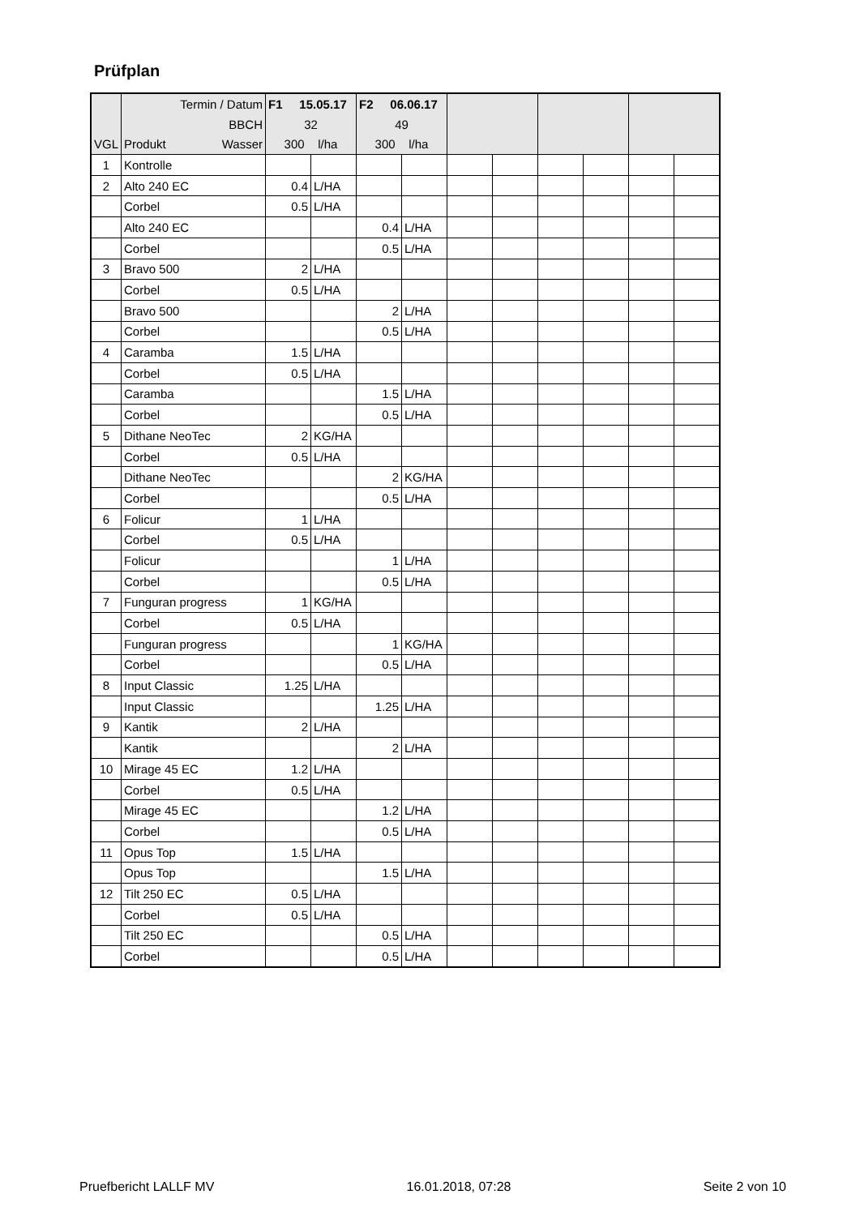Prüfplan
| | Termin / Datum | F1 15.05.17 | | F2 06.06.17 | | | | | | | |
| | BBCH | 32 | | 49 | | | | | | | |
| VGL | Produkt Wasser | 300 l/ha | | 300 l/ha | | | | | | | |
| 1 | Kontrolle | | | | | | | | | | |
| 2 | Alto 240 EC | 0.4 | L/HA | | | | | | | | |
| | Corbel | 0.5 | L/HA | | | | | | | | |
| | Alto 240 EC | | | 0.4 | L/HA | | | | | | |
| | Corbel | | | 0.5 | L/HA | | | | | | |
| 3 | Bravo 500 | 2 | L/HA | | | | | | | | |
| | Corbel | 0.5 | L/HA | | | | | | | | |
| | Bravo 500 | | | 2 | L/HA | | | | | | |
| | Corbel | | | 0.5 | L/HA | | | | | | |
| 4 | Caramba | 1.5 | L/HA | | | | | | | | |
| | Corbel | 0.5 | L/HA | | | | | | | | |
| | Caramba | | | 1.5 | L/HA | | | | | | |
| | Corbel | | | 0.5 | L/HA | | | | | | |
| 5 | Dithane NeoTec | 2 | KG/HA | | | | | | | | |
| | Corbel | 0.5 | L/HA | | | | | | | | |
| | Dithane NeoTec | | | 2 | KG/HA | | | | | | |
| | Corbel | | | 0.5 | L/HA | | | | | | |
| 6 | Folicur | 1 | L/HA | | | | | | | | |
| | Corbel | 0.5 | L/HA | | | | | | | | |
| | Folicur | | | 1 | L/HA | | | | | | |
| | Corbel | | | 0.5 | L/HA | | | | | | |
| 7 | Funguran progress | 1 | KG/HA | | | | | | | | |
| | Corbel | 0.5 | L/HA | | | | | | | | |
| | Funguran progress | | | 1 | KG/HA | | | | | | |
| | Corbel | | | 0.5 | L/HA | | | | | | |
| 8 | Input Classic | 1.25 | L/HA | | | | | | | | |
| | Input Classic | | | 1.25 | L/HA | | | | | | |
| 9 | Kantik | 2 | L/HA | | | | | | | | |
| | Kantik | | | 2 | L/HA | | | | | | |
| 10 | Mirage 45 EC | 1.2 | L/HA | | | | | | | | |
| | Corbel | 0.5 | L/HA | | | | | | | | |
| | Mirage 45 EC | | | 1.2 | L/HA | | | | | | |
| | Corbel | | | 0.5 | L/HA | | | | | | |
| 11 | Opus Top | 1.5 | L/HA | | | | | | | | |
| | Opus Top | | | 1.5 | L/HA | | | | | | |
| 12 | Tilt 250 EC | 0.5 | L/HA | | | | | | | | |
| | Corbel | 0.5 | L/HA | | | | | | | | |
| | Tilt 250 EC | | | 0.5 | L/HA | | | | | | |
| | Corbel | | | 0.5 | L/HA | | | | | | |
Pruefbericht LALLF MV 16.01.2018, 07:28 Seite 2 von 10